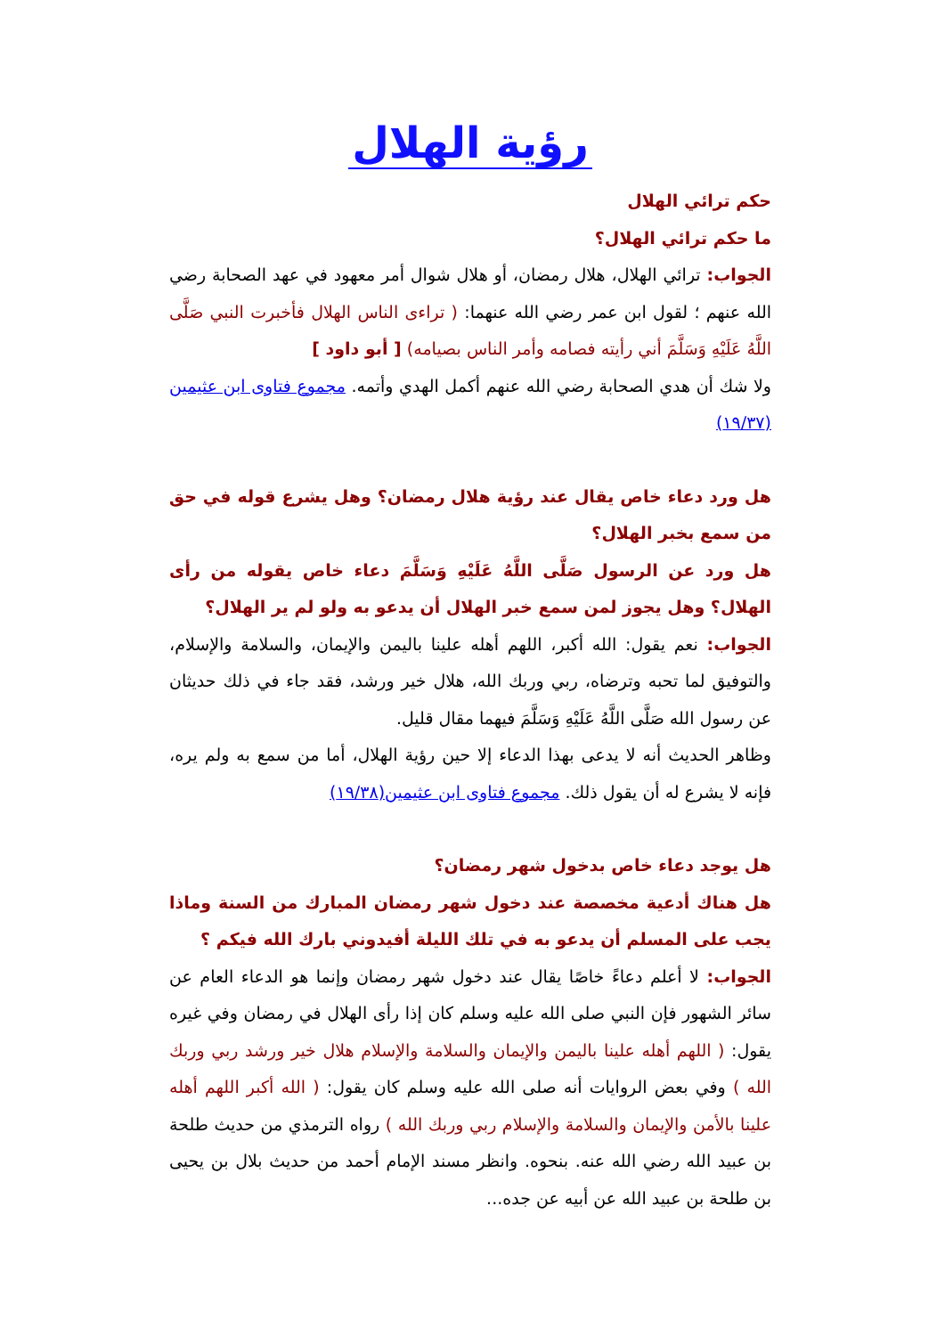رؤية الهلال
حكم ترائي الهلال
ما حكم ترائي الهلال؟
الجواب: ترائي الهلال، هلال رمضان، أو هلال شوال أمر معهود في عهد الصحابة رضي الله عنهم ؛ لقول ابن عمر رضي الله عنهما: ( تراءى الناس الهلال فأخبرت النبي صَلَّى اللَّهُ عَلَيْهِ وَسَلَّمَ أني رأيته فصامه وأمر الناس بصيامه) [ أبو داود ]
ولا شك أن هدي الصحابة رضي الله عنهم أكمل الهدي وأتمه. مجموع فتاوى ابن عثيمين (١٩/٣٧)
هل ورد دعاء خاص يقال عند رؤية هلال رمضان؟ وهل يشرع قوله في حق من سمع بخبر الهلال؟
هل ورد عن الرسول صَلَّى اللَّهُ عَلَيْهِ وَسَلَّمَ دعاء خاص يقوله من رأى الهلال؟ وهل يجوز لمن سمع خبر الهلال أن يدعو به ولو لم ير الهلال؟
الجواب: نعم يقول: الله أكبر، اللهم أهله علينا باليمن والإيمان، والسلامة والإسلام، والتوفيق لما تحبه وترضاه، ربي وربك الله، هلال خير ورشد، فقد جاء في ذلك حديثان عن رسول الله صَلَّى اللَّهُ عَلَيْهِ وَسَلَّمَ فيهما مقال قليل.
وظاهر الحديث أنه لا يدعى بهذا الدعاء إلا حين رؤية الهلال، أما من سمع به ولم يره، فإنه لا يشرع له أن يقول ذلك. مجموع فتاوى ابن عثيمين(١٩/٣٨)
هل يوجد دعاء خاص بدخول شهر رمضان؟
هل هناك أدعية مخصصة عند دخول شهر رمضان المبارك من السنة وماذا يجب على المسلم أن يدعو به في تلك الليلة أفيدوني بارك الله فيكم ؟
الجواب: لا أعلم دعاءً خاصًا يقال عند دخول شهر رمضان وإنما هو الدعاء العام عن سائر الشهور فإن النبي صلى الله عليه وسلم كان إذا رأى الهلال في رمضان وفي غيره يقول: ( اللهم أهله علينا باليمن والإيمان والسلامة والإسلام هلال خير ورشد ربي وربك الله ) وفي بعض الروايات أنه صلى الله عليه وسلم كان يقول: ( الله أكبر اللهم أهله علينا بالأمن والإيمان والسلامة والإسلام ربي وربك الله ) رواه الترمذي من حديث طلحة بن عبيد الله رضي الله عنه. بنحوه. وانظر مسند الإمام أحمد من حديث بلال بن يحيى بن طلحة بن عبيد الله عن أبيه عن جده...